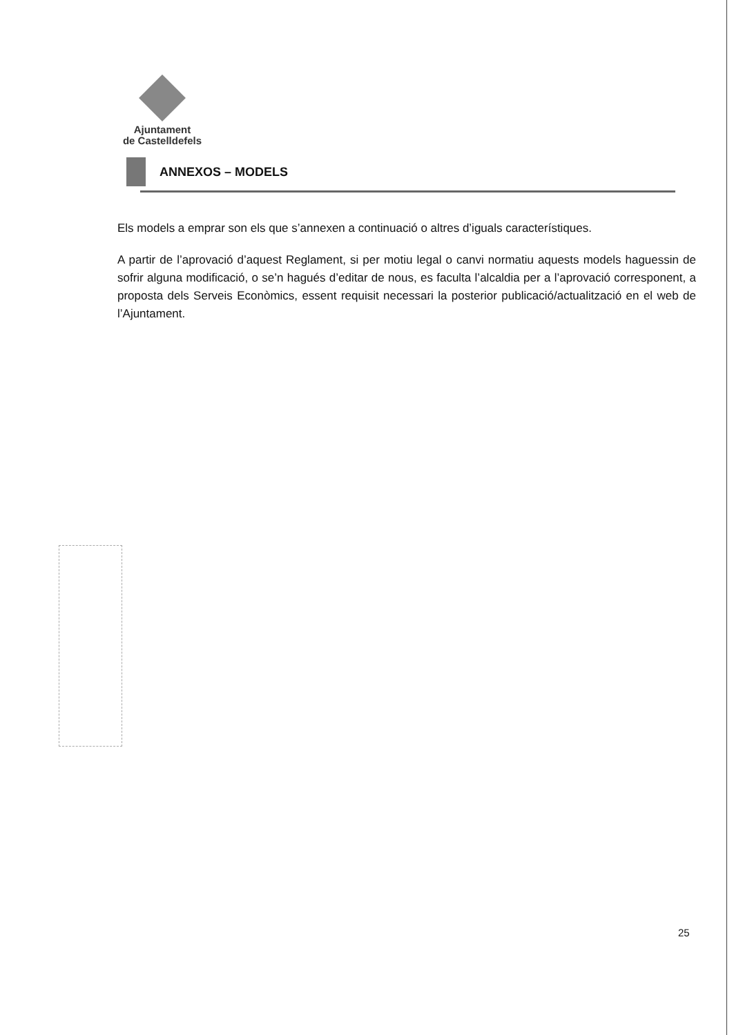Ajuntament
de Castelldefels
ANNEXOS – MODELS
Els models a emprar son els que s’annexen a continuació o altres d’iguals característiques.
A partir de l’aprovació d’aquest Reglament, si per motiu legal o canvi normatiu aquests models haguessin de sofrir alguna modificació, o se’n hagués d’editar de nous, es faculta l’alcaldia per a l’aprovació corresponent, a proposta dels Serveis Econòmics, essent requisit necessari la posterior publicació/actualització en el web de l’Ajuntament.
25